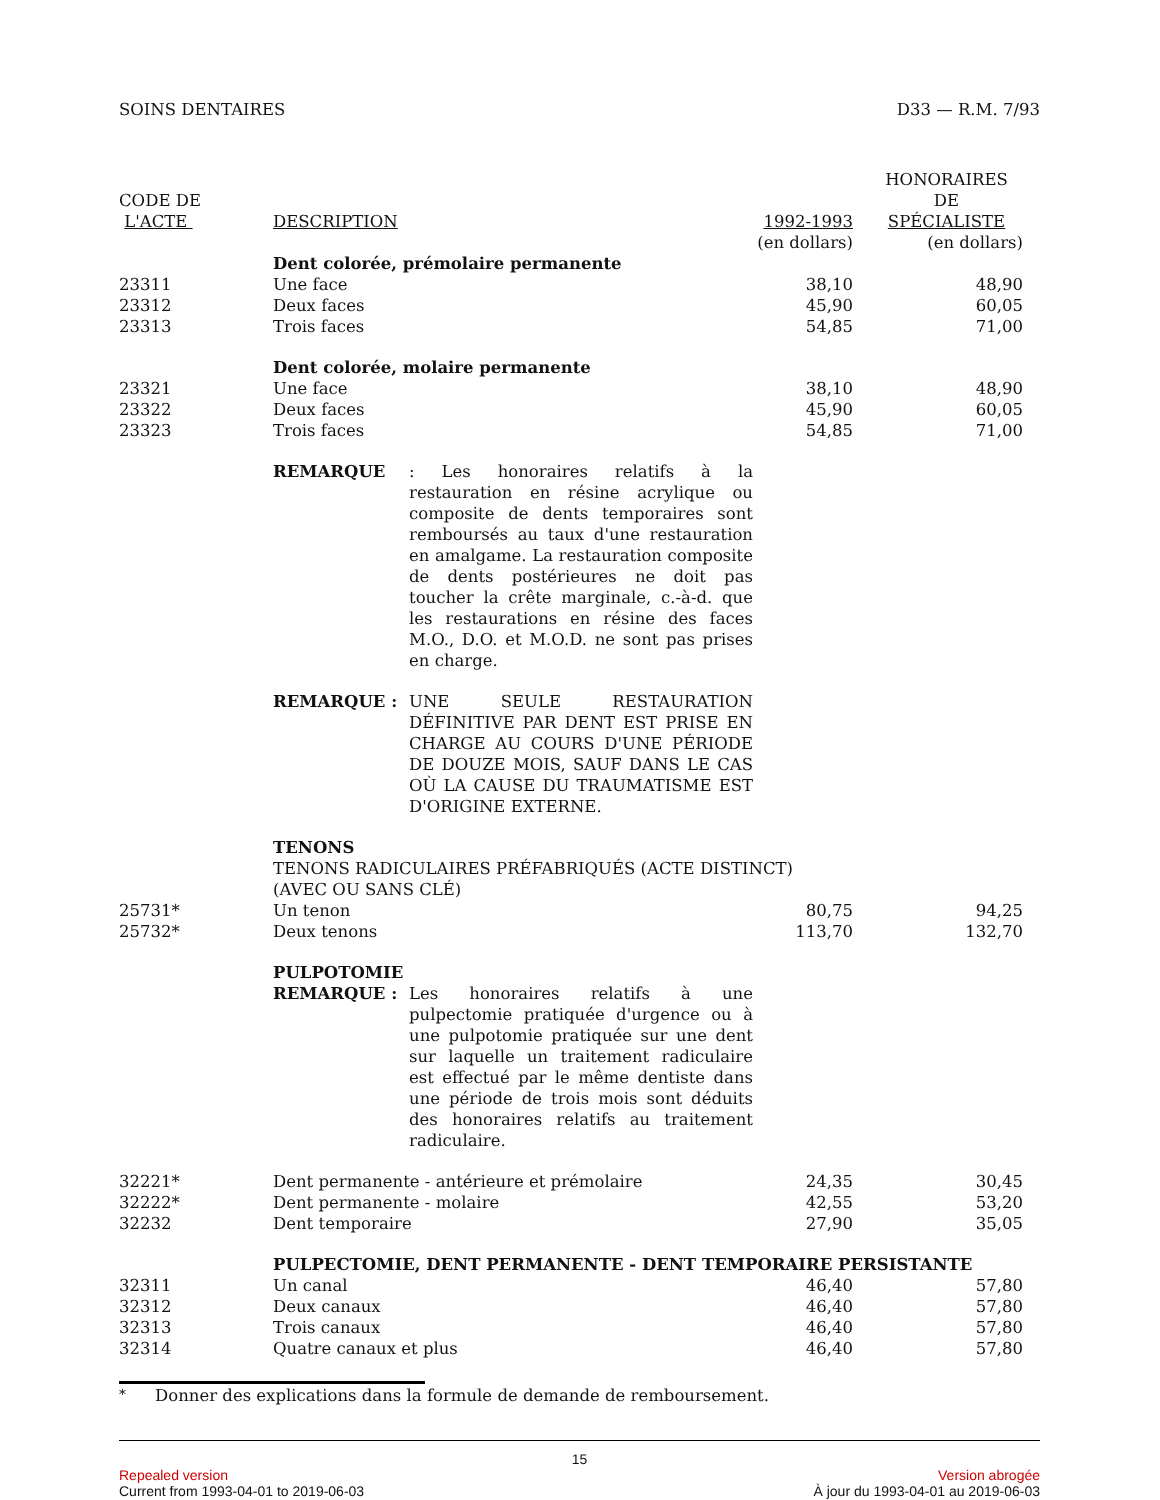SOINS DENTAIRES D33 — R.M. 7/93
| CODE DE L'ACTE | DESCRIPTION | 1992-1993 | HONORAIRES DE SPÉCIALISTE |
| --- | --- | --- | --- |
| | | (en dollars) | (en dollars) |
| | Dent colorée, prémolaire permanente | | |
| 23311 | Une face | 38,10 | 48,90 |
| 23312 | Deux faces | 45,90 | 60,05 |
| 23313 | Trois faces | 54,85 | 71,00 |
| | Dent colorée, molaire permanente | | |
| 23321 | Une face | 38,10 | 48,90 |
| 23322 | Deux faces | 45,90 | 60,05 |
| 23323 | Trois faces | 54,85 | 71,00 |
| | REMARQUE : Les honoraires relatifs à la restauration en résine acrylique ou composite de dents temporaires sont remboursés au taux d'une restauration en amalgame. La restauration composite de dents postérieures ne doit pas toucher la crête marginale, c.-à-d. que les restaurations en résine des faces M.O., D.O. et M.O.D. ne sont pas prises en charge. | | |
| | REMARQUE : UNE SEULE RESTAURATION DÉFINITIVE PAR DENT EST PRISE EN CHARGE AU COURS D'UNE PÉRIODE DE DOUZE MOIS, SAUF DANS LE CAS OÙ LA CAUSE DU TRAUMATISME EST D'ORIGINE EXTERNE. | | |
| | TENONS TENONS RADICULAIRES PRÉFABRIQUÉS (ACTE DISTINCT) (AVEC OU SANS CLÉ) | | |
| 25731* | Un tenon | 80,75 | 94,25 |
| 25732* | Deux tenons | 113,70 | 132,70 |
| | PULPOTOMIE REMARQUE : Les honoraires relatifs à une pulpectomie pratiquée d'urgence ou à une pulpotomie pratiquée sur une dent sur laquelle un traitement radiculaire est effectué par le même dentiste dans une période de trois mois sont déduits des honoraires relatifs au traitement radiculaire. | | |
| 32221* | Dent permanente - antérieure et prémolaire | 24,35 | 30,45 |
| 32222* | Dent permanente - molaire | 42,55 | 53,20 |
| 32232 | Dent temporaire | 27,90 | 35,05 |
| | PULPECTOMIE, DENT PERMANENTE - DENT TEMPORAIRE PERSISTANTE | | |
| 32311 | Un canal | 46,40 | 57,80 |
| 32312 | Deux canaux | 46,40 | 57,80 |
| 32313 | Trois canaux | 46,40 | 57,80 |
| 32314 | Quatre canaux et plus | 46,40 | 57,80 |
<sup>*</sup> Donner des explications dans la formule de demande de remboursement.
15
Repealed version Version abrogée
Current from 1993-04-01 to 2019-06-03 À jour du 1993-04-01 au 2019-06-03